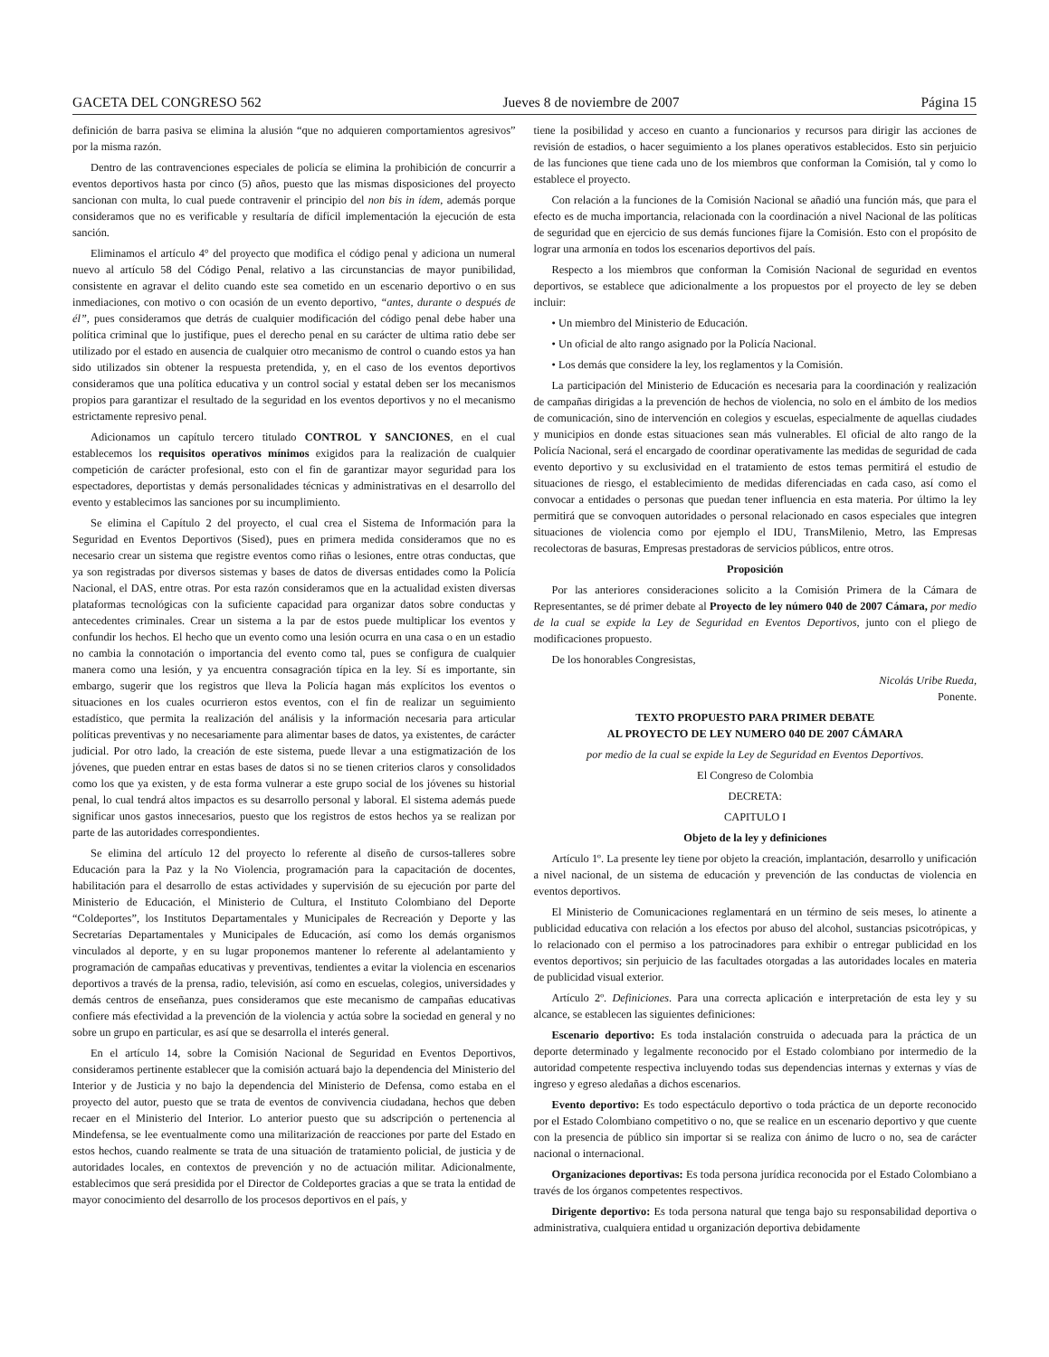GACETA DEL CONGRESO 562 Jueves 8 de noviembre de 2007 Página 15
definición de barra pasiva se elimina la alusión “que no adquieren comportamientos agresivos” por la misma razón.
Dentro de las contravenciones especiales de policía se elimina la prohibición de concurrir a eventos deportivos hasta por cinco (5) años, puesto que las mismas disposiciones del proyecto sancionan con multa, lo cual puede contravenir el principio del non bis in ídem, además porque consideramos que no es verificable y resultaría de difícil implementación la ejecución de esta sanción.
Eliminamos el artículo 4° del proyecto que modifica el código penal y adiciona un numeral nuevo al artículo 58 del Código Penal, relativo a las circunstancias de mayor punibilidad, consistente en agravar el delito cuando este sea cometido en un escenario deportivo o en sus inmediaciones, con motivo o con ocasión de un evento deportivo, “antes, durante o después de él”, pues consideramos que detrás de cualquier modificación del código penal debe haber una política criminal que lo justifique, pues el derecho penal en su carácter de ultima ratio debe ser utilizado por el estado en ausencia de cualquier otro mecanismo de control o cuando estos ya han sido utilizados sin obtener la respuesta pretendida, y, en el caso de los eventos deportivos consideramos que una política educativa y un control social y estatal deben ser los mecanismos propios para garantizar el resultado de la seguridad en los eventos deportivos y no el mecanismo estrictamente represivo penal.
Adicionamos un capítulo tercero titulado CONTROL Y SANCIONES, en el cual establecemos los requisitos operativos mínimos exigidos para la realización de cualquier competición de carácter profesional, esto con el fin de garantizar mayor seguridad para los espectadores, deportistas y demás personalidades técnicas y administrativas en el desarrollo del evento y establecimos las sanciones por su incumplimiento.
Se elimina el Capítulo 2 del proyecto, el cual crea el Sistema de Información para la Seguridad en Eventos Deportivos (Sised), pues en primera medida consideramos que no es necesario crear un sistema que registre eventos como riñas o lesiones, entre otras conductas, que ya son registradas por diversos sistemas y bases de datos de diversas entidades como la Policía Nacional, el DAS, entre otras. Por esta razón consideramos que en la actualidad existen diversas plataformas tecnológicas con la suficiente capacidad para organizar datos sobre conductas y antecedentes criminales. Crear un sistema a la par de estos puede multiplicar los eventos y confundir los hechos. El hecho que un evento como una lesión ocurra en una casa o en un estadio no cambia la connotación o importancia del evento como tal, pues se configura de cualquier manera como una lesión, y ya encuentra consagración típica en la ley. Sí es importante, sin embargo, sugerir que los registros que lleva la Policía hagan más explícitos los eventos o situaciones en los cuales ocurrieron estos eventos, con el fin de realizar un seguimiento estadístico, que permita la realización del análisis y la información necesaria para articular políticas preventivas y no necesariamente para alimentar bases de datos, ya existentes, de carácter judicial. Por otro lado, la creación de este sistema, puede llevar a una estigmatización de los jóvenes, que pueden entrar en estas bases de datos si no se tienen criterios claros y consolidados como los que ya existen, y de esta forma vulnerar a este grupo social de los jóvenes su historial penal, lo cual tendrá altos impactos es su desarrollo personal y laboral. El sistema además puede significar unos gastos innecesarios, puesto que los registros de estos hechos ya se realizan por parte de las autoridades correspondientes.
Se elimina del artículo 12 del proyecto lo referente al diseño de cursos-talleres sobre Educación para la Paz y la No Violencia, programación para la capacitación de docentes, habilitación para el desarrollo de estas actividades y supervisión de su ejecución por parte del Ministerio de Educación, el Ministerio de Cultura, el Instituto Colombiano del Deporte “Coldeportes”, los Institutos Departamentales y Municipales de Recreación y Deporte y las Secretarías Departamentales y Municipales de Educación, así como los demás organismos vinculados al deporte, y en su lugar proponemos mantener lo referente al adelantamiento y programación de campañas educativas y preventivas, tendientes a evitar la violencia en escenarios deportivos a través de la prensa, radio, televisión, así como en escuelas, colegios, universidades y demás centros de enseñanza, pues consideramos que este mecanismo de campañas educativas confiere más efectividad a la prevención de la violencia y actúa sobre la sociedad en general y no sobre un grupo en particular, es así que se desarrolla el interés general.
En el artículo 14, sobre la Comisión Nacional de Seguridad en Eventos Deportivos, consideramos pertinente establecer que la comisión actuará bajo la dependencia del Ministerio del Interior y de Justicia y no bajo la dependencia del Ministerio de Defensa, como estaba en el proyecto del autor, puesto que se trata de eventos de convivencia ciudadana, hechos que deben recaer en el Ministerio del Interior. Lo anterior puesto que su adscripción o pertenencia al Mindefensa, se lee eventualmente como una militarización de reacciones por parte del Estado en estos hechos, cuando realmente se trata de una situación de tratamiento policial, de justicia y de autoridades locales, en contextos de prevención y no de actuación militar. Adicionalmente, establecimos que será presidida por el Director de Coldeportes gracias a que se trata la entidad de mayor conocimiento del desarrollo de los procesos deportivos en el país, y
tiene la posibilidad y acceso en cuanto a funcionarios y recursos para dirigir las acciones de revisión de estadios, o hacer seguimiento a los planes operativos establecidos. Esto sin perjuicio de las funciones que tiene cada uno de los miembros que conforman la Comisión, tal y como lo establece el proyecto.
Con relación a la funciones de la Comisión Nacional se añadió una función más, que para el efecto es de mucha importancia, relacionada con la coordinación a nivel Nacional de las políticas de seguridad que en ejercicio de sus demás funciones fijare la Comisión. Esto con el propósito de lograr una armonía en todos los escenarios deportivos del país.
Respecto a los miembros que conforman la Comisión Nacional de seguridad en eventos deportivos, se establece que adicionalmente a los propuestos por el proyecto de ley se deben incluir:
• Un miembro del Ministerio de Educación.
• Un oficial de alto rango asignado por la Policía Nacional.
• Los demás que considere la ley, los reglamentos y la Comisión.
La participación del Ministerio de Educación es necesaria para la coordinación y realización de campañas dirigidas a la prevención de hechos de violencia, no solo en el ámbito de los medios de comunicación, sino de intervención en colegios y escuelas, especialmente de aquellas ciudades y municipios en donde estas situaciones sean más vulnerables. El oficial de alto rango de la Policía Nacional, será el encargado de coordinar operativamente las medidas de seguridad de cada evento deportivo y su exclusividad en el tratamiento de estos temas permitirá el estudio de situaciones de riesgo, el establecimiento de medidas diferenciadas en cada caso, así como el convocar a entidades o personas que puedan tener influencia en esta materia. Por último la ley permitirá que se convoquen autoridades o personal relacionado en casos especiales que integren situaciones de violencia como por ejemplo el IDU, TransMilenio, Metro, las Empresas recolectoras de basuras, Empresas prestadoras de servicios públicos, entre otros.
Proposición
Por las anteriores consideraciones solicito a la Comisión Primera de la Cámara de Representantes, se dé primer debate al Proyecto de ley número 040 de 2007 Cámara, por medio de la cual se expide la Ley de Seguridad en Eventos Deportivos, junto con el pliego de modificaciones propuesto.
De los honorables Congresistas,
Nicolás Uribe Rueda,
Ponente.
TEXTO PROPUESTO PARA PRIMER DEBATE
AL PROYECTO DE LEY NUMERO 040 DE 2007 CÁMARA
por medio de la cual se expide la Ley de Seguridad en Eventos Deportivos.
El Congreso de Colombia
DECRETA:
CAPITULO I
Objeto de la ley y definiciones
Artículo 1º. La presente ley tiene por objeto la creación, implantación, desarrollo y unificación a nivel nacional, de un sistema de educación y prevención de las conductas de violencia en eventos deportivos.
El Ministerio de Comunicaciones reglamentará en un término de seis meses, lo atinente a publicidad educativa con relación a los efectos por abuso del alcohol, sustancias psicotrópicas, y lo relacionado con el permiso a los patrocinadores para exhibir o entregar publicidad en los eventos deportivos; sin perjuicio de las facultades otorgadas a las autoridades locales en materia de publicidad visual exterior.
Artículo 2º. Definiciones. Para una correcta aplicación e interpretación de esta ley y su alcance, se establecen las siguientes definiciones:
Escenario deportivo: Es toda instalación construida o adecuada para la práctica de un deporte determinado y legalmente reconocido por el Estado colombiano por intermedio de la autoridad competente respectiva incluyendo todas sus dependencias internas y externas y vías de ingreso y egreso aledañas a dichos escenarios.
Evento deportivo: Es todo espectáculo deportivo o toda práctica de un deporte reconocido por el Estado Colombiano competitivo o no, que se realice en un escenario deportivo y que cuente con la presencia de público sin importar si se realiza con ánimo de lucro o no, sea de carácter nacional o internacional.
Organizaciones deportivas: Es toda persona jurídica reconocida por el Estado Colombiano a través de los órganos competentes respectivos.
Dirigente deportivo: Es toda persona natural que tenga bajo su responsabilidad deportiva o administrativa, cualquiera entidad u organización deportiva debidamente